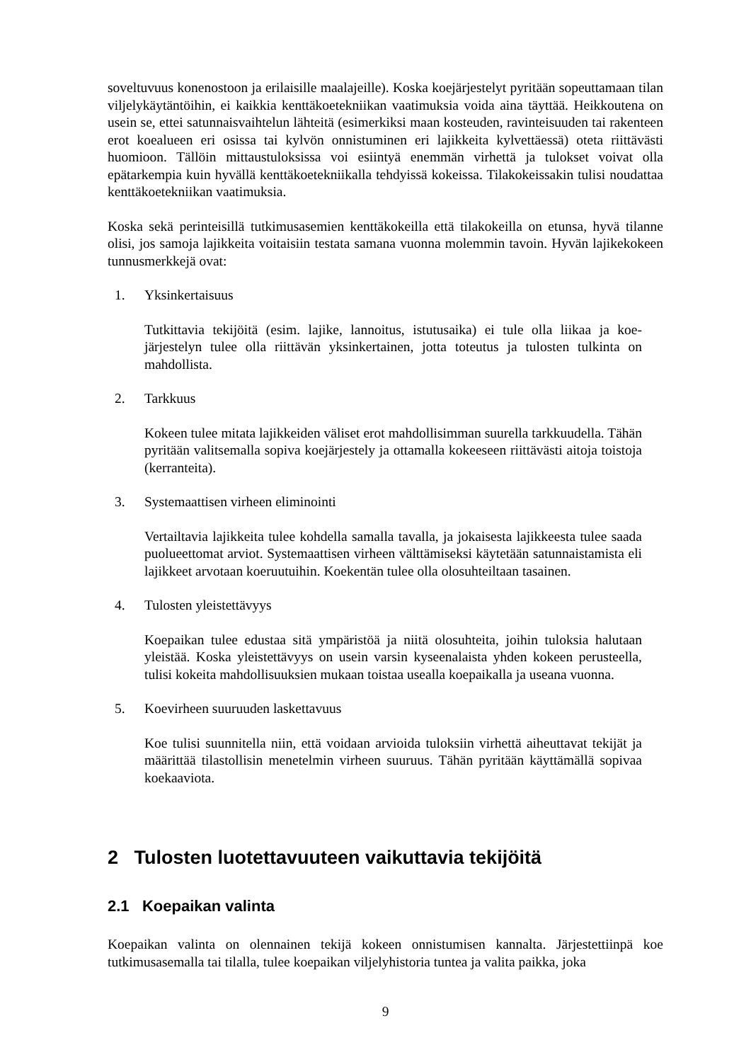soveltuvuus konenostoon ja erilaisille maalajeille). Koska koejärjestelyt pyritään sopeut­tamaan tilan viljelykäytäntöihin, ei kaikkia kenttäkoetekniikan vaatimuksia voida aina täyt­tää. Heikkoutena on usein se, ettei satunnaisvaihtelun lähteitä (esimerkiksi maan kosteu­den, ravinteisuuden tai rakenteen erot koealueen eri osissa tai kylvön onnistuminen eri la­jikkeita kylvettäessä) oteta riittävästi huomioon. Tällöin mittaustuloksissa voi esiintyä enemmän virhettä ja tulokset voivat olla epätarkempia kuin hyvällä kenttäkoetekniikalla tehdyissä kokeissa. Tilakokeissakin tulisi noudattaa kenttäkoetekniikan vaatimuksia.
Koska sekä perinteisillä tutkimusasemien kenttäkokeilla että tilakokeilla on etunsa, hyvä tilanne olisi, jos samoja lajikkeita voitaisiin testata samana vuonna molemmin tavoin. Hy­vän lajikekokeen tunnusmerkkejä ovat:
1. Yksinkertaisuus
Tutkittavia tekijöitä (esim. lajike, lannoitus, istutusaika) ei tule olla liikaa ja koe­järjestelyn tulee olla riittävän yksinkertainen, jotta toteutus ja tulosten tulkinta on mahdollista.
2. Tarkkuus
Kokeen tulee mitata lajikkeiden väliset erot mahdollisimman suurella tarkkuudel­la. Tähän pyritään valitsemalla sopiva koejärjestely ja ottamalla kokeeseen riittä­västi aitoja toistoja (kerranteita).
3. Systemaattisen virheen eliminointi
Vertailtavia lajikkeita tulee kohdella samalla tavalla, ja jokaisesta lajikkeesta tu­lee saada puolueettomat arviot. Systemaattisen virheen välttämiseksi käytetään satunnaistamista eli lajikkeet arvotaan koeruutuihin. Koekentän tulee olla olosuh­teiltaan tasainen.
4. Tulosten yleistettävyys
Koepaikan tulee edustaa sitä ympäristöä ja niitä olosuhteita, joihin tuloksia halu­taan yleistää. Koska yleistettävyys on usein varsin kyseenalaista yhden kokeen perusteella, tulisi kokeita mahdollisuuksien mukaan toistaa usealla koepaikalla ja useana vuonna.
5. Koevirheen suuruuden laskettavuus
Koe tulisi suunnitella niin, että voidaan arvioida tuloksiin virhettä aiheuttavat tekijät ja määrittää tilastollisin menetelmin virheen suuruus. Tähän pyritään käyt­tämällä sopivaa koekaaviota.
2 Tulosten luotettavuuteen vaikuttavia tekijöitä
2.1 Koepaikan valinta
Koepaikan valinta on olennainen tekijä kokeen onnistumisen kannalta. Järjestettiinpä koe tutkimusasemalla tai tilalla, tulee koepaikan viljelyhistoria tuntea ja valita paikka, joka
9